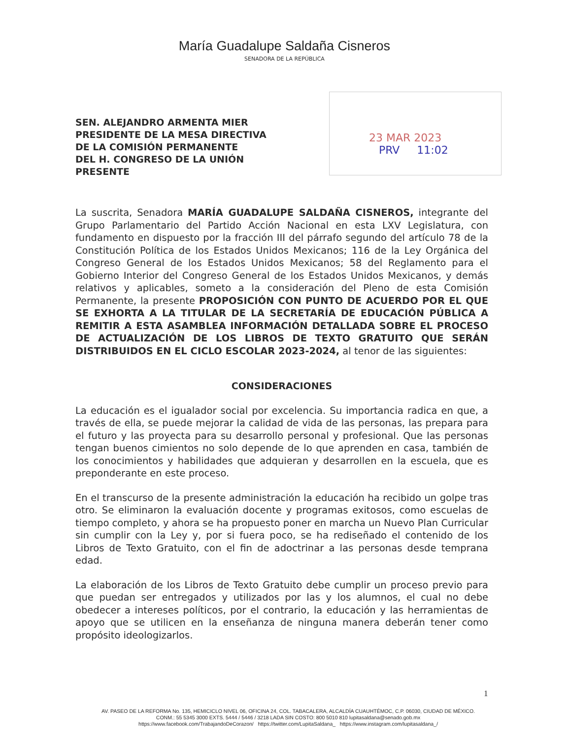María Guadalupe Saldaña Cisneros
SENADORA DE LA REPÚBLICA
SEN. ALEJANDRO ARMENTA MIER
PRESIDENTE DE LA MESA DIRECTIVA
DE LA COMISIÓN PERMANENTE
DEL H. CONGRESO DE LA UNIÓN
PRESENTE
23 MAR 2023
PRV 11:02
La suscrita, Senadora MARÍA GUADALUPE SALDAÑA CISNEROS, integrante del Grupo Parlamentario del Partido Acción Nacional en esta LXV Legislatura, con fundamento en dispuesto por la fracción III del párrafo segundo del artículo 78 de la Constitución Política de los Estados Unidos Mexicanos; 116 de la Ley Orgánica del Congreso General de los Estados Unidos Mexicanos; 58 del Reglamento para el Gobierno Interior del Congreso General de los Estados Unidos Mexicanos, y demás relativos y aplicables, someto a la consideración del Pleno de esta Comisión Permanente, la presente PROPOSICIÓN CON PUNTO DE ACUERDO POR EL QUE SE EXHORTA A LA TITULAR DE LA SECRETARÍA DE EDUCACIÓN PÚBLICA A REMITIR A ESTA ASAMBLEA INFORMACIÓN DETALLADA SOBRE EL PROCESO DE ACTUALIZACIÓN DE LOS LIBROS DE TEXTO GRATUITO QUE SERÁN DISTRIBUIDOS EN EL CICLO ESCOLAR 2023-2024, al tenor de las siguientes:
CONSIDERACIONES
La educación es el igualador social por excelencia. Su importancia radica en que, a través de ella, se puede mejorar la calidad de vida de las personas, las prepara para el futuro y las proyecta para su desarrollo personal y profesional. Que las personas tengan buenos cimientos no solo depende de lo que aprenden en casa, también de los conocimientos y habilidades que adquieran y desarrollen en la escuela, que es preponderante en este proceso.
En el transcurso de la presente administración la educación ha recibido un golpe tras otro. Se eliminaron la evaluación docente y programas exitosos, como escuelas de tiempo completo, y ahora se ha propuesto poner en marcha un Nuevo Plan Curricular sin cumplir con la Ley y, por si fuera poco, se ha rediseñado el contenido de los Libros de Texto Gratuito, con el fin de adoctrinar a las personas desde temprana edad.
La elaboración de los Libros de Texto Gratuito debe cumplir un proceso previo para que puedan ser entregados y utilizados por las y los alumnos, el cual no debe obedecer a intereses políticos, por el contrario, la educación y las herramientas de apoyo que se utilicen en la enseñanza de ninguna manera deberán tener como propósito ideologizarlos.
1
AV. PASEO DE LA REFORMA No. 135, HEMICICLO NIVEL 06, OFICINA 24, COL. TABACALERA, ALCALDÍA CUAUHTÉMOC, C.P. 06030, CIUDAD DE MÉXICO.
CONM.: 55 5345 3000 EXTS. 5444 / 5446 / 3218 LADA SIN COSTO: 800 5010 810 lupitasaldana@senado.gob.mx
https://www.facebook.com/TrabajandoDeCorazon/ https://twitter.com/LupitaSaldana_ https://www.instagram.com/lupitasaldana_/